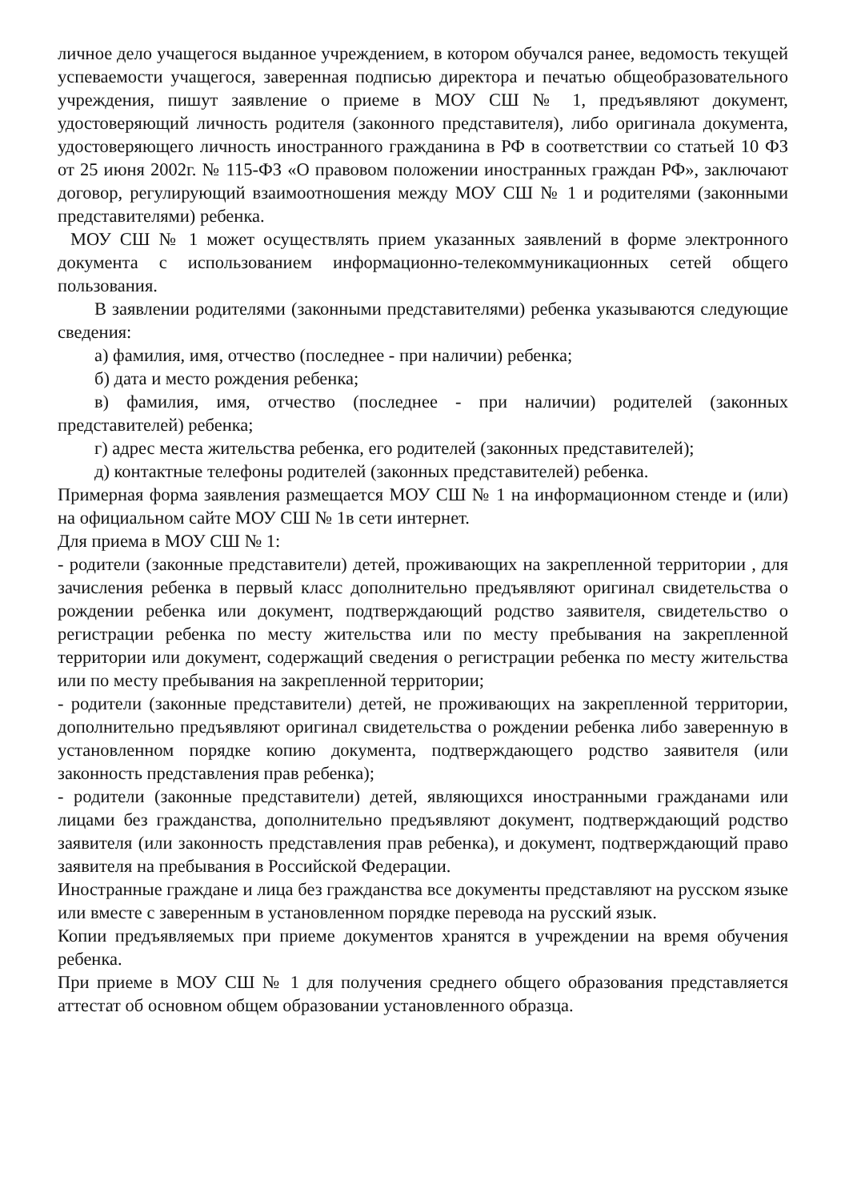личное дело учащегося выданное учреждением, в котором обучался ранее, ведомость текущей успеваемости учащегося, заверенная подписью директора и печатью общеобразовательного учреждения, пишут заявление о приеме в МОУ СШ № 1, предъявляют документ, удостоверяющий личность родителя (законного представителя), либо оригинала документа, удостоверяющего личность иностранного гражданина в РФ в соответствии со статьей 10 ФЗ от 25 июня 2002г. № 115-ФЗ «О правовом положении иностранных граждан РФ», заключают договор, регулирующий взаимоотношения между МОУ СШ № 1 и родителями (законными представителями) ребенка.
МОУ СШ № 1 может осуществлять прием указанных заявлений в форме электронного документа с использованием информационно-телекоммуникационных сетей общего пользования.
В заявлении родителями (законными представителями) ребенка указываются следующие сведения:
а) фамилия, имя, отчество (последнее - при наличии) ребенка;
б) дата и место рождения ребенка;
в) фамилия, имя, отчество (последнее - при наличии) родителей (законных представителей) ребенка;
г) адрес места жительства ребенка, его родителей (законных представителей);
д) контактные телефоны родителей (законных представителей) ребенка.
Примерная форма заявления размещается МОУ СШ № 1 на информационном стенде и (или) на официальном сайте МОУ СШ № 1в сети интернет.
Для приема в МОУ СШ № 1:
- родители (законные представители) детей, проживающих на закрепленной территории , для зачисления ребенка в первый класс дополнительно предъявляют оригинал свидетельства о рождении ребенка или документ, подтверждающий родство заявителя, свидетельство о регистрации ребенка по месту жительства или по месту пребывания на закрепленной территории или документ, содержащий сведения о регистрации ребенка по месту жительства или по месту пребывания на закрепленной территории;
- родители (законные представители) детей, не проживающих на закрепленной территории, дополнительно предъявляют оригинал свидетельства о рождении ребенка либо заверенную в установленном порядке копию документа, подтверждающего родство заявителя (или законность представления прав ребенка);
- родители (законные представители) детей, являющихся иностранными гражданами или лицами без гражданства, дополнительно предъявляют документ, подтверждающий родство заявителя (или законность представления прав ребенка), и документ, подтверждающий право заявителя на пребывания в Российской Федерации.
Иностранные граждане и лица без гражданства все документы представляют на русском языке или вместе с заверенным в установленном порядке перевода на русский язык.
Копии предъявляемых при приеме документов хранятся в учреждении на время обучения ребенка.
При приеме в МОУ СШ № 1 для получения среднего общего образования представляется аттестат об основном общем образовании установленного образца.